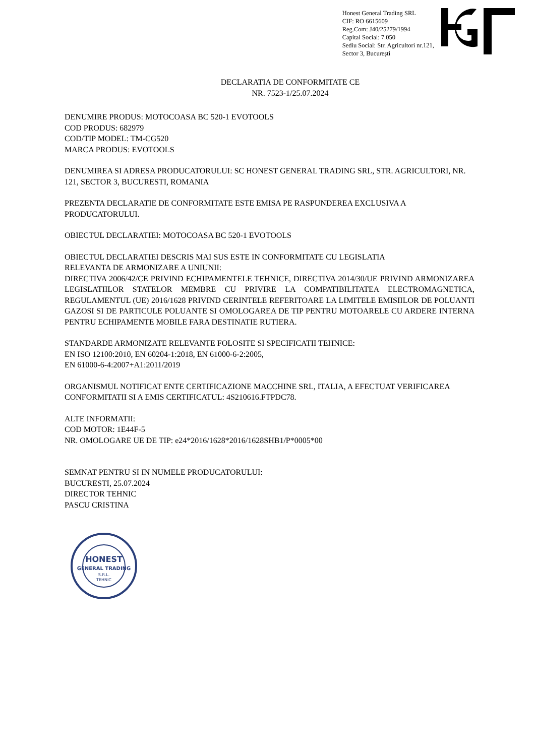Honest General Trading SRL
CIF: RO 6615609
Reg.Com: J40/25279/1994
Capital Social: 7.050
Sediu Social: Str. Agricultori nr.121,
Sector 3, București
DECLARATIA DE CONFORMITATE CE
NR. 7523-1/25.07.2024
DENUMIRE PRODUS: MOTOCOASA BC 520-1 EVOTOOLS
COD PRODUS: 682979
COD/TIP MODEL: TM-CG520
MARCA PRODUS: EVOTOOLS
DENUMIREA SI ADRESA PRODUCATORULUI: SC HONEST GENERAL TRADING SRL, STR. AGRICULTORI, NR. 121, SECTOR 3, BUCURESTI, ROMANIA
PREZENTA DECLARATIE DE CONFORMITATE ESTE EMISA PE RASPUNDEREA EXCLUSIVA A PRODUCATORULUI.
OBIECTUL DECLARATIEI: MOTOCOASA BC 520-1 EVOTOOLS
OBIECTUL DECLARATIEI DESCRIS MAI SUS ESTE IN CONFORMITATE CU LEGISLATIA
RELEVANTA DE ARMONIZARE A UNIUNII:
DIRECTIVA 2006/42/CE PRIVIND ECHIPAMENTELE TEHNICE, DIRECTIVA 2014/30/UE PRIVIND ARMONIZAREA LEGISLATIILOR STATELOR MEMBRE CU PRIVIRE LA COMPATIBILITATEA ELECTROMAGNETICA, REGULAMENTUL (UE) 2016/1628 PRIVIND CERINTELE REFERITOARE LA LIMITELE EMISIILOR DE POLUANTI GAZOSI SI DE PARTICULE POLUANTE SI OMOLOGAREA DE TIP PENTRU MOTOARELE CU ARDERE INTERNA PENTRU ECHIPAMENTE MOBILE FARA DESTINATIE RUTIERA.
STANDARDE ARMONIZATE RELEVANTE FOLOSITE SI SPECIFICATII TEHNICE:
EN ISO 12100:2010, EN 60204-1:2018, EN 61000-6-2:2005,
EN 61000-6-4:2007+A1:2011/2019
ORGANISMUL NOTIFICAT ENTE CERTIFICAZIONE MACCHINE SRL, ITALIA, A EFECTUAT VERIFICAREA CONFORMITATII SI A EMIS CERTIFICATUL: 4S210616.FTPDC78.
ALTE INFORMATII:
COD MOTOR: 1E44F-5
NR. OMOLOGARE UE DE TIP: e24*2016/1628*2016/1628SHB1/P*0005*00
SEMNAT PENTRU SI IN NUMELE PRODUCATORULUI:
BUCURESTI, 25.07.2024
DIRECTOR TEHNIC
PASCU CRISTINA
HONEST
GENERAL TRADING
S.R.L.
TEHNIC